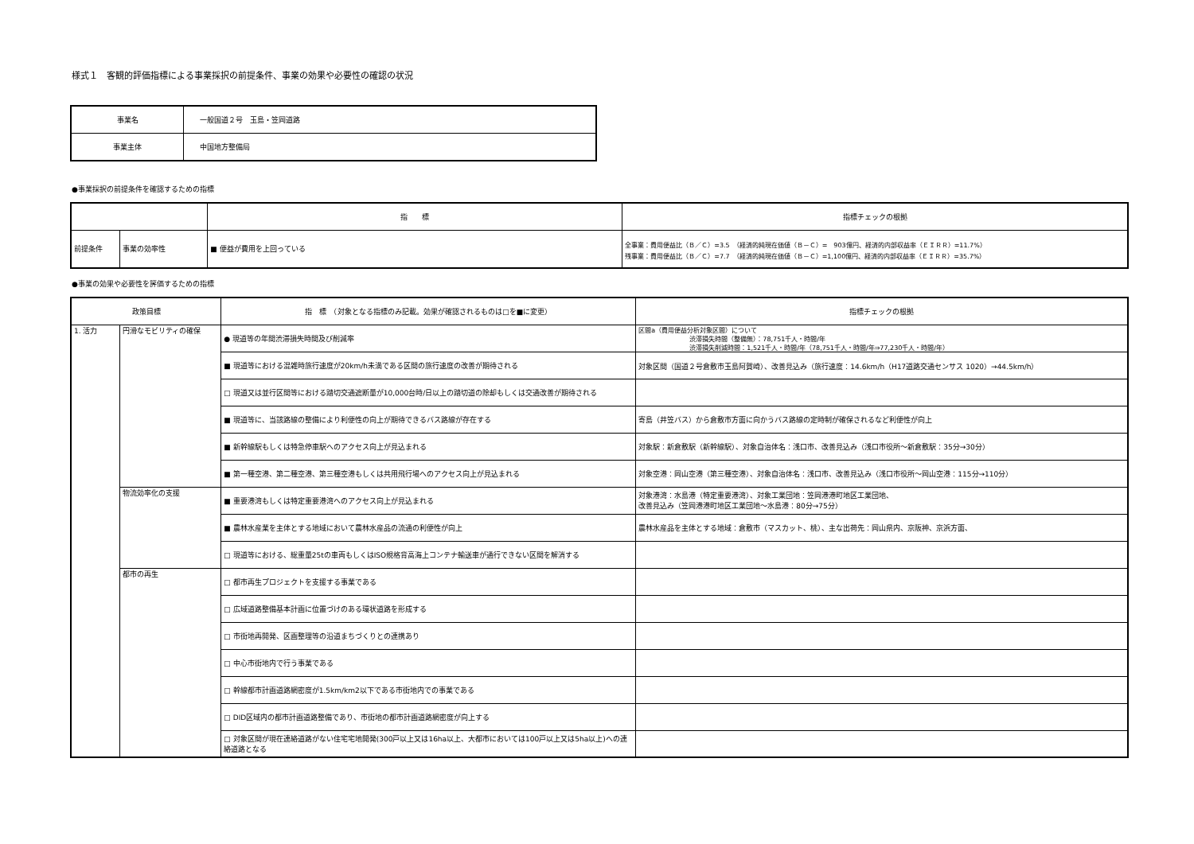様式１　客観的評価指標による事業採択の前提条件、事業の効果や必要性の確認の状況
| 事業名 | 一般国道２号 玉島・笠岡道路 |
| 事業主体 | 中国地方整備局 |
●事業採択の前提条件を確認するための指標
| | | 指 標 | 指標チェックの根拠 |
| --- | --- | --- | --- |
| 前提条件 | 事業の効率性 | ■ 便益が費用を上回っている | 全事業：費用便益比（Ｂ／Ｃ）=3.5 （経済的純現在価値（Ｂ－Ｃ）= 903億円、経済的内部収益率（ＥＩＲＲ）=11.7%） 残事業：費用便益比（Ｂ／Ｃ）=7.7 （経済的純現在価値（Ｂ－Ｃ）=1,100億円、経済的内部収益率（ＥＩＲＲ）=35.7%） |
●事業の効果や必要性を評価するための指標
| 政策目標 | | 指 標 （対象となる指標のみ記載。効果が確認されるものは□を■に変更） | 指標チェックの根拠 |
| --- | --- | --- | --- |
| 1. 活力 | 円滑なモビリティの確保 | ● 現道等の年間渋滞損失時間及び削減率 | 区間a（費用便益分析対象区間）について 渋滞損失時間（整備無）：78,751千人・時間/年 渋滞損失削減時間：1,521千人・時間/年（78,751千人・時間/年⇒77,230千人・時間/年） |
| | | ■ 現道等における混雑時旅行速度が20km/h未満である区間の旅行速度の改善が期待される | 対象区間（国道２号倉敷市玉島阿賀崎）、改善見込み（旅行速度：14.6km/h（H17道路交通センサス 1020）→44.5km/h） |
| | | □ 現道又は並行区間等における踏切交通遮断量が10,000台時/日以上の踏切道の除却もしくは交通改善が期待される | |
| | | ■ 現道等に、当該路線の整備により利便性の向上が期待できるバス路線が存在する | 寄島（井笠バス）から倉敷市方面に向かうバス路線の定時制が確保されるなど利便性が向上 |
| | | ■ 新幹線駅もしくは特急停車駅へのアクセス向上が見込まれる | 対象駅：新倉敷駅（新幹線駅）、対象自治体名：浅口市、改善見込み（浅口市役所～新倉敷駅：35分→30分） |
| | | ■ 第一種空港、第二種空港、第三種空港もしくは共用飛行場へのアクセス向上が見込まれる | 対象空港：岡山空港（第三種空港）、対象自治体名：浅口市、改善見込み（浅口市役所～岡山空港：115分→110分） |
| | 物流効率化の支援 | ■ 重要港湾もしくは特定重要港湾へのアクセス向上が見込まれる | 対象港湾：水島港（特定重要港湾）、対象工業団地：笠岡港港町地区工業団地、 改善見込み（笠岡港港町地区工業団地～水島港：80分→75分） |
| | | ■ 農林水産業を主体とする地域において農林水産品の流通の利便性が向上 | 農林水産品を主体とする地域：倉敷市（マスカット、桃）、主な出荷先：岡山県内、京阪神、京浜方面、 |
| | | □ 現道等における、総重量25tの車両もしくはISO規格背高海上コンテナ輸送車が通行できない区間を解消する | |
| | 都市の再生 | □ 都市再生プロジェクトを支援する事業である | |
| | | □ 広域道路整備基本計画に位置づけのある環状道路を形成する | |
| | | □ 市街地再開発、区画整理等の沿道まちづくりとの連携あり | |
| | | □ 中心市街地内で行う事業である | |
| | | □ 幹線都市計画道路網密度が1.5km/km2以下である市街地内での事業である | |
| | | □ DID区域内の都市計画道路整備であり、市街地の都市計画道路網密度が向上する | |
| | | □ 対象区間が現在連絡道路がない住宅宅地開発(300戸以上又は16ha以上、大都市においては100戸以上又は5ha以上)への連絡道路となる | |